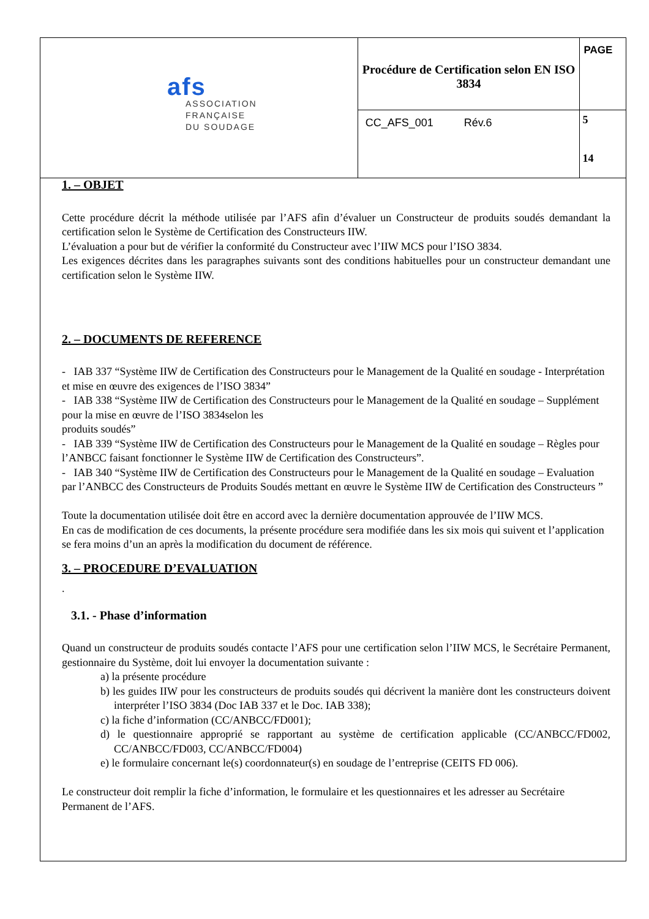| afs ASSOCIATION FRANÇAISE DU SOUDAGE | Procédure de Certification selon EN ISO 3834 | PAGE |
| | CC_AFS_001 Rév.6 | 5 14 |
1. – OBJET
Cette procédure décrit la méthode utilisée par l’AFS afin d’évaluer un Constructeur de produits soudés demandant la certification selon le Système de Certification des Constructeurs IIW.
L’évaluation a pour but de vérifier la conformité du Constructeur avec l’IIW MCS pour l’ISO 3834.
Les exigences décrites dans les paragraphes suivants sont des conditions habituelles pour un constructeur demandant une certification selon le Système IIW.
2. – DOCUMENTS DE REFERENCE
- IAB 337 “Système IIW de Certification des Constructeurs pour le Management de la Qualité en soudage - Interprétation et mise en œuvre des exigences de l’ISO 3834”
- IAB 338 “Système IIW de Certification des Constructeurs pour le Management de la Qualité en soudage – Supplément pour la mise en œuvre de l’ISO 3834selon les
produits soudés”
- IAB 339 “Système IIW de Certification des Constructeurs pour le Management de la Qualité en soudage – Règles pour l’ANBCC faisant fonctionner le Système IIW de Certification des Constructeurs”.
- IAB 340 “Système IIW de Certification des Constructeurs pour le Management de la Qualité en soudage – Evaluation par l’ANBCC des Constructeurs de Produits Soudés mettant en œuvre le Système IIW de Certification des Constructeurs ”
Toute la documentation utilisée doit être en accord avec la dernière documentation approuvée de l’IIW MCS.
En cas de modification de ces documents, la présente procédure sera modifiée dans les six mois qui suivent et l’application se fera moins d’un an après la modification du document de référence.
3. – PROCEDURE D’EVALUATION
.
3.1. - Phase d’information
Quand un constructeur de produits soudés contacte l’AFS pour une certification selon l’IIW MCS, le Secrétaire Permanent, gestionnaire du Système, doit lui envoyer la documentation suivante :
a) la présente procédure
b) les guides IIW pour les constructeurs de produits soudés qui décrivent la manière dont les constructeurs doivent interpréter l’ISO 3834 (Doc IAB 337 et le Doc. IAB 338);
c) la fiche d’information (CC/ANBCC/FD001);
d) le questionnaire approprié se rapportant au système de certification applicable (CC/ANBCC/FD002, CC/ANBCC/FD003, CC/ANBCC/FD004)
e) le formulaire concernant le(s) coordonnateur(s) en soudage de l’entreprise (CEITS FD 006).
Le constructeur doit remplir la fiche d’information, le formulaire et les questionnaires et les adresser au Secrétaire Permanent de l’AFS.